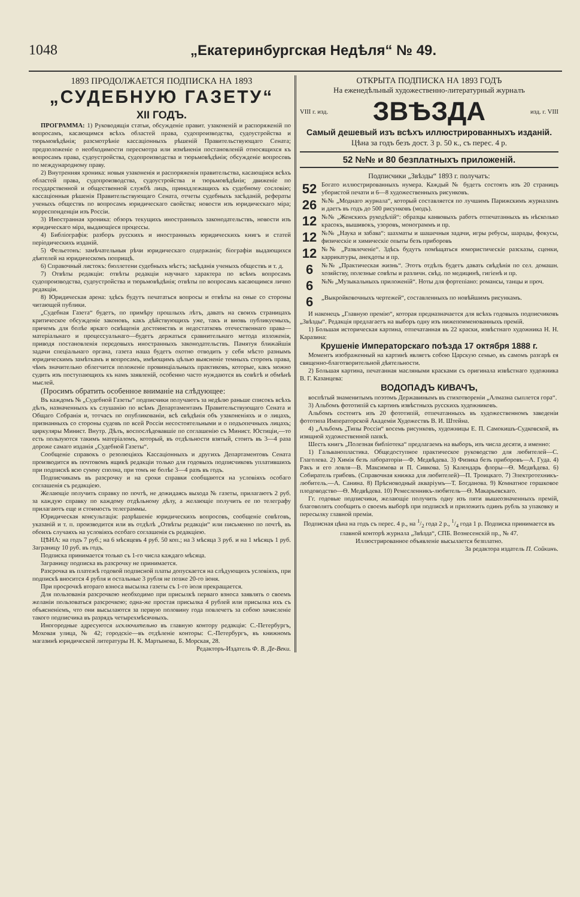1048 „Екатеринбургская Недѣля“ № 49.
1893 ПРОДОЛЖАЕТСЯ ПОДПИСКА НА 1893
„СУДЕБНУЮ ГАЗЕТУ“
XII ГОДЪ.
ПРОГРАММА: 1) Руководящія статьи, обсужденіе правит. узаконеній и распоряженій по вопросамъ, касающимся всѣхъ областей права, судопроизводства, судоустройства и тюрьмовѣдѣнія; разсмотрѣніе кассаціонныхъ рѣшеній Правительствующаго Сената; предположеніе о необходимости пересмотра или измѣненія постановленій относящихся къ вопросамъ права, судоустройства, судопроизводства и тюрьмовѣдѣнія; обсужденіе вопросовъ по международному праву.
2) Внутренняя хроника: новыя узаконенія и распоряженія правительства, касающіяся всѣхъ областей права, судопроизводства, судоустройства и тюрьмовѣдѣнія; движеніе по государственной и общественной службѣ лицъ, принадлежащихъ къ судебному сословію; кассаціонныя рѣшенія Правительствующаго Сената, отчеты судебныхъ засѣданій, рефераты ученыхъ обществъ по вопросамъ юридическаго свойства; новости изъ юридическаго міра; корреспонденціи изъ Россіи.
3) Иностранная хроника: обзоръ текущихъ иностранныхъ законодательствъ, новости изъ юридическаго міра, выдающіеся процессы.
4) Библіографія: разборъ русскихъ и иностранныхъ юридическихъ книгъ и статей періодическихъ изданій.
5) Фельетонъ: замѣчательныя рѣчи юридическаго содержанія; біографіи выдающихся дѣятелей на юридическомъ поприщѣ.
6) Справочный листокъ: бюллетени судебныхъ мѣстъ; засѣданія ученыхъ обществъ и т. д.
7) Отвѣты редакціи: отвѣты редакціи научнаго характера по всѣмъ вопросамъ судопроизводства, судоустройства и тюрьмовѣдѣнія; отвѣты по вопросамъ касающимся лично редакціи.
8) Юридическая арена: здѣсь будутъ печататься вопросы и отвѣты на оные со стороны читающей публики.
„Судебная Газета“ будетъ, по примѣру прошлыхъ лѣтъ, давать на своихъ страницахъ критическое обсужденіе законовъ, какъ дѣйствующихъ уже, такъ и вновь публикуемыхъ, причемъ для болѣе яркаго освѣщенія достоинствъ и недостатковъ отечественнаго права—матеріальнаго и процессуальнаго—будетъ держаться сравнительнаго метода изложенія, приводя постановленія передовыхъ иностранныхъ законодательствъ. Памятуя ближайшія задачи спеціальнаго органа, газета наша будетъ охотно отводить у себя мѣсто разнымъ юридическимъ замѣткамъ и вопросамъ, имѣющимъ цѣлью выясненіе темныхъ сторонъ права, чѣмъ значительно облегчится положеніе провинціальныхъ практиковъ, которые, какъ можно судить изъ поступающихъ къ намъ заявленій, особенно часто нуждаются въ совѣтѣ и обмѣнѣ мыслей.
(Просимъ обратить особенное вниманіе на слѣдующее:
Въ каждомъ № „Судебной Газеты“ подписчики получаютъ за недѣлю раньше списокъ всѣхъ дѣлъ, назначенныхъ къ слушанію по всѣмъ Департаментамъ Правительствующаго Сената и Общаго Собранія и, тотчасъ по опубликованіи, всѣ свѣдѣнія объ узаконеніяхъ и о лицахъ, признанныхъ со стороны судовъ по всей Россіи несостоятельными и о подъопечныхъ лицахъ; циркуляры Минист. Внутр. Дѣлъ, воспослѣдовавшіе по соглашенію съ Минист. Юстиціи,—то есть пользуются такимъ матеріаломъ, который, въ отдѣльности взятый, стоитъ въ 3—4 раза дороже самаго изданія „Судебной Газеты“.
Сообщеніе справокъ о резолюціяхъ Кассаціонныхъ и другихъ Департаментовъ Сената производится въ почтовомъ ящикѣ редакціи только для годовыхъ подписчиковъ уплатившихъ при подпискѣ всю сумму сполна, при томъ не болѣе 3—4 разъ въ годъ.
Подписчикамъ въ разсрочку и на сроки справки сообщаются на условіяхъ особаго соглашенія съ редакціею.
Желающіе получить справку по почтѣ, не дожидаясь выхода № газеты, прилагаютъ 2 руб. за каждую справку по каждому отдѣльному дѣлу, а желающіе получить ее по телеграфу прилагаютъ еще и стоимость телеграммы.
Юридическая консультація: разрѣшеніе юридическихъ вопросовъ, сообщеніе совѣтовъ, указаній и т. п. производится или въ отдѣлѣ „Отвѣты редакціи“ или письменно по почтѣ, въ обоихъ случаяхъ на условіяхъ особаго соглашенія съ редакціею.
ЦѢНА: на годъ 7 руб.; на 6 мѣсяцевъ 4 руб. 50 коп.; на 3 мѣсяца 3 руб. и на 1 мѣсяцъ 1 руб. Заграницу 10 руб. въ годъ.
Подписка принимается только съ 1-го числа каждаго мѣсяца.
Заграницу подписка въ разсрочку не принимается.
Разсрочка въ платежѣ годовой подписной платы допускается на слѣдующихъ условіяхъ, при подпискѣ вносится 4 рубля и остальные 3 рубля не позже 20-го іюня.
При просрочкѣ втораго взноса высылка газеты съ 1-го іюля прекращается.
Для пользованія разсрочкою необходимо при присылкѣ перваго взноса заявлять о своемъ желаніи пользоваться разсрочкою; одна-же простая присылка 4 рублей или присылка ихъ съ объясненіемъ, что они высылаются за первую половину года повлечетъ за собою зачисленіе такого подписчика въ разрядъ четырехмѣсячныхъ.
Иногородные адресуются исключительно въ главную контору редакціи: С.-Петербургъ, Моховая улица, № 42; городскіе—въ отдѣленіе конторы: С.-Петербургъ, въ книжномъ магазинѣ юридической литературы Н. К. Мартынова, Б. Морская, 28.
Редакторъ-Издатель Ф. В. Де-Веки.
ОТКРЫТА ПОДПИСКА НА 1893 ГОДЪ
На еженедѣльный художественно-литературный журналъ
VIII г. изд. ЗВѢЗДА изд. г. VIII
Самый дешевый изъ всѣхъ иллюстрированныхъ изданій.
Цѣна за годъ безъ дост. 3 р. 50 к., съ перес. 4 р.
52 №№ и 80 безплатныхъ приложеній.
Подписчики „Звѣзды“ 1893 г. получатъ:
52 Богато иллюстрированныхъ нумера. Каждый № будетъ состоять изъ 20 страницъ убористой печати и 6—8 художественныхъ рисунковъ.
26 №№ „Моднаго журнала“, который составляется по лучшимъ Парижскимъ журналамъ и даетъ въ годъ до 500 рисунковъ (модъ).
12 №№ „Женскихъ рукодѣлій“: образцы канвовыхъ работъ отпечатанныхъ въ нѣсколько красокъ, вышивокъ, узоровъ, монограммъ и пр.
12 №№ „Наука и забава“: шахматы и шашечныя задачи, игры ребусы, шарады, фокусы, физическіе и химическіе опыты безъ приборовъ
12 №№ „Развлеченіе“. Здѣсь будутъ помѣщаться юмористическіе разсказы, сценки, каррикатуры, анекдоты и пр.
6 №№ „Практическая жизнь“. Этотъ отдѣлъ будетъ давать свѣдѣнія по сел. домашн. хозяйству, полезные совѣты и различн. свѣд. по медицинѣ, гигіенѣ и пр.
6 №№ „Музыкальныхъ приложеній“. Ноты для фортепіано: романсы, танцы и проч.
6 „Выкройковочныхъ чертежей“, составленныхъ по новѣйшимъ рисункамъ.
И наконецъ „Главную премію“, которая предназначается для всѣхъ годовыхъ подписчиковъ „Звѣзды“. Редакція предлагаетъ на выборъ одну изъ нижепоименованныхъ премій.
1) Большая историческая картина, отпечатанная въ 22 краски, извѣстнаго художника Н. Н. Каразина:
Крушеніе Императорскаго поѣзда 17 октября 1888 г.
Моментъ изображенный на картинѣ являетъ собою Царскую семью, въ самомъ разгарѣ ея священно-благотворительной дѣятельности.
2) Большая картина, печатанная масляными красками съ оригинала извѣстнаго художника В. Г. Казанцева:
ВОДОПАДЪ КИВАЧЪ,
воспѣтый знаменитымъ поэтомъ Державинымъ въ стихотвореніи „Алмазна сыплется гора“.
3) Альбомъ фототипій съ картинъ извѣстныхъ русскихъ художниковъ.
Альбомъ состоитъ изъ 20 фототипій, отпечатанныхъ въ художественномъ заведеніи фототипа Императорской Академіи Художествъ В. И. Штейна.
4) „Альбомъ „Типы Россіи“ восемь рисунковъ, художницы Е. П. Самокишъ-Судковской, въ изящной художественной папкѣ.
Шесть книгъ „Полезная библіотека“ предлагаемъ на выборъ, изъ числа десяти, а именно:
1) Гальванопластика. Общедоступное практическое руководство для любителей—С. Глаголева. 2) Химія безъ лабораторіи—Ф. Медвѣдева. 3) Физика безъ приборовъ—А. Гуда. 4) Ракъ и его ловля—В. Максимова и П. Сивкова. 5) Календарь флоры—Ѳ. Медвѣдева. 6) Собиратель грибовъ. (Справочная книжка для любителей)—П. Троицкаго. 7) Электротехникъ-любитель.—А. Санина. 8) Прѣсноводный акваріумъ—Т. Богданова. 9) Комнатное горшковое плодоводство—Ѳ. Медвѣдева. 10) Ремесленникъ-любитель—Ѳ. Макарьевскаго.
Гг. годовые подписчики, желающіе получить одну изъ пяти вышеозначенныхъ премій, благоволятъ сообщить о своемъ выборѣ при подпискѣ и приложить одинъ рубль за упаковку и пересылку главной преміи.
Подписная цѣна на годъ съ перес. 4 р., на 1/2 года 2 р., 1/4 года 1 р. Подписка принимается въ главной конторѣ журнала „Звѣзда“, СПБ. Вознесенскій пр., № 47.
Иллюстрированное объявленіе высылается безплатно.
За редактора издатель П. Сойкинъ.